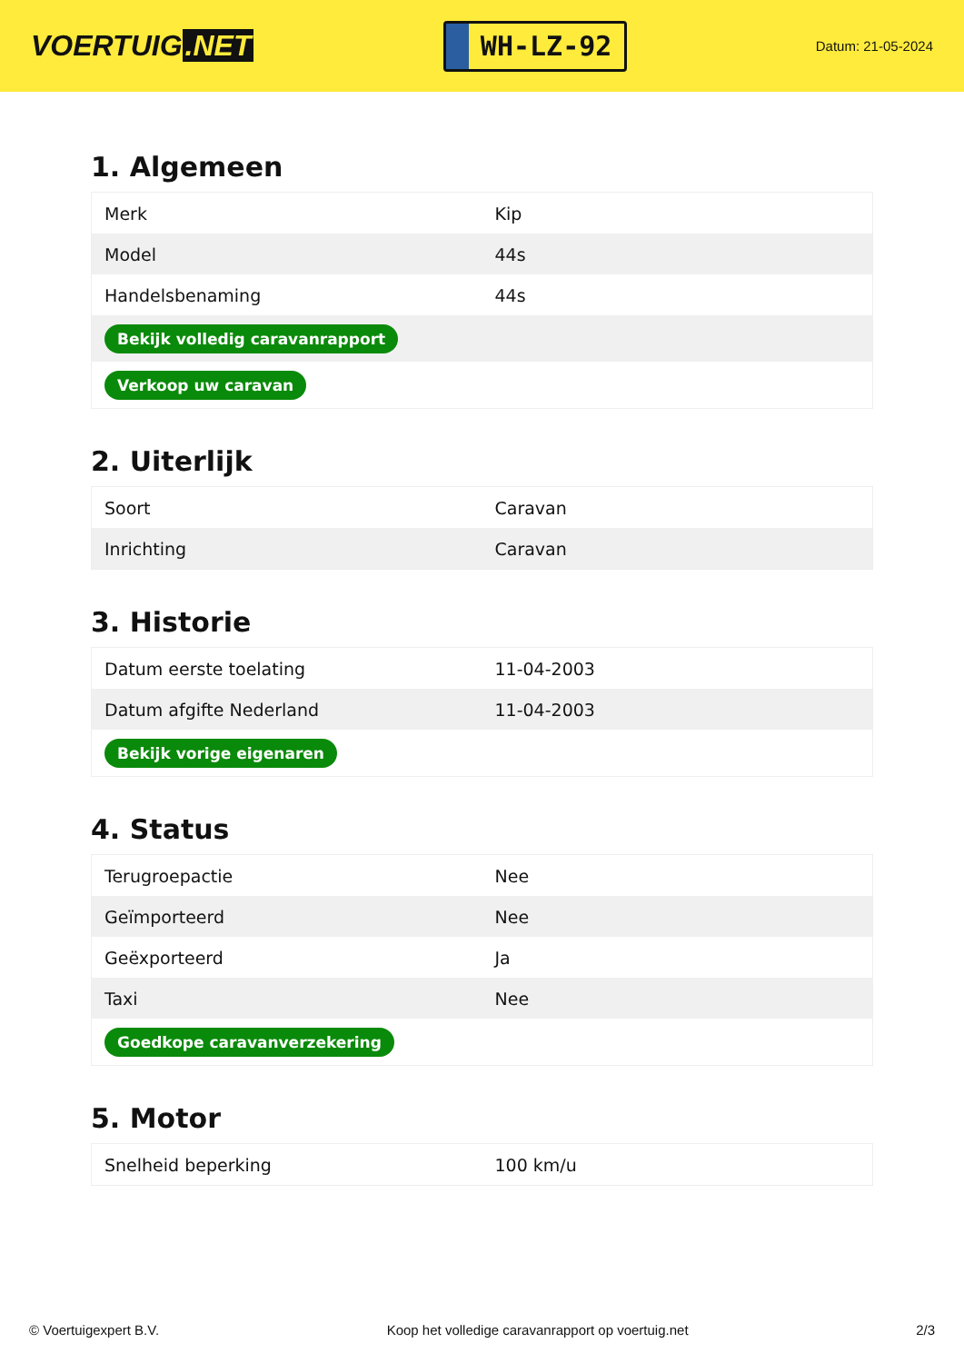VOERTUIG.NET
WH-LZ-92
Datum: 21-05-2024
1. Algemeen
| Merk | Kip |
| Model | 44s |
| Handelsbenaming | 44s |
| Bekijk volledig caravanrapport | |
| Verkoop uw caravan | |
2. Uiterlijk
| Soort | Caravan |
| Inrichting | Caravan |
3. Historie
| Datum eerste toelating | 11-04-2003 |
| Datum afgifte Nederland | 11-04-2003 |
| Bekijk vorige eigenaren | |
4. Status
| Terugroepactie | Nee |
| Geïmporteerd | Nee |
| Geëxporteerd | Ja |
| Taxi | Nee |
| Goedkope caravanverzekering | |
5. Motor
| Snelheid beperking | 100 km/u |
© Voertuigexpert B.V. Koop het volledige caravanrapport op voertuig.net 2/3